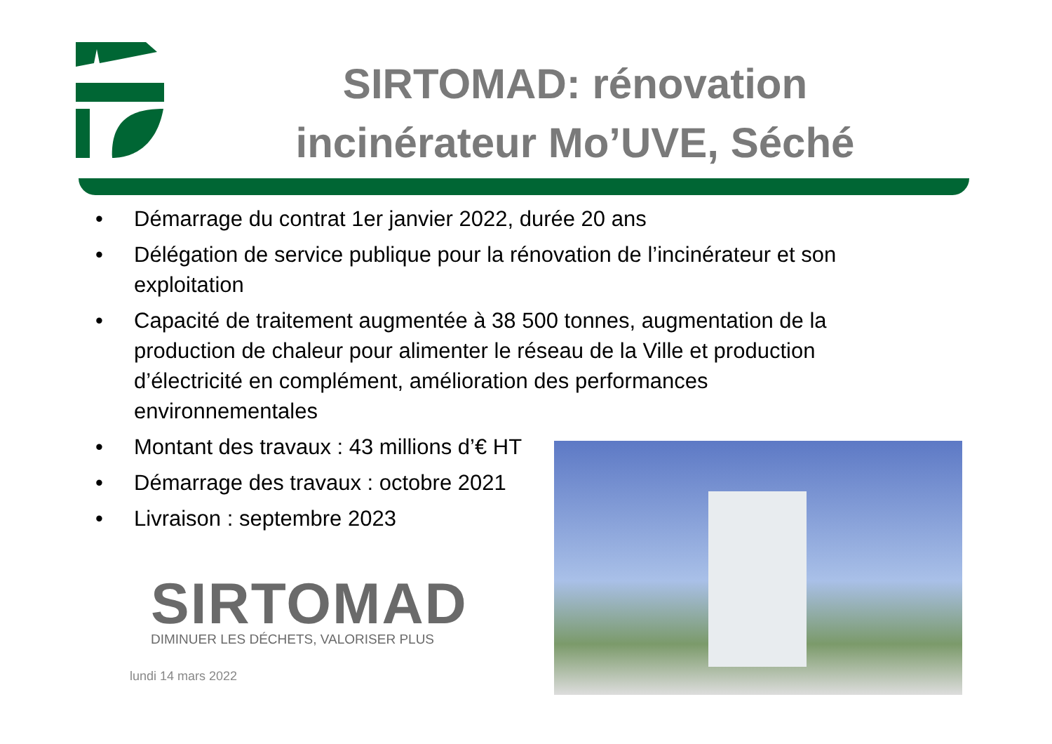SIRTOMAD: rénovation incinérateur Mo’UVE, Séché
• Démarrage du contrat 1er janvier 2022, durée 20 ans
• Délégation de service publique pour la rénovation de l’incinérateur et son exploitation
• Capacité de traitement augmentée à 38 500 tonnes, augmentation de la production de chaleur pour alimenter le réseau de la Ville et production d’électricité en complément, amélioration des performances environnementales
• Montant des travaux : 43 millions d’€ HT
• Démarrage des travaux : octobre 2021
• Livraison : septembre 2023
SIRTOMAD
DIMINUER LES DÉCHETS, VALORISER PLUS
lundi 14 mars 2022